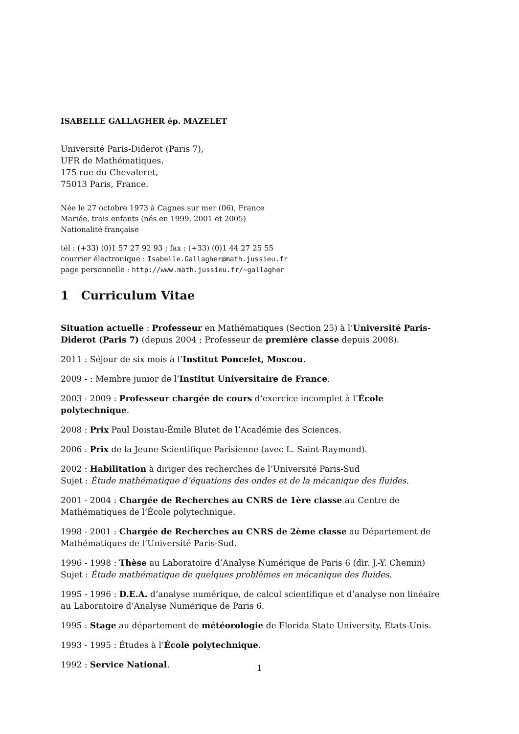ISABELLE GALLAGHER ép. MAZELET
Université Paris-Diderot (Paris 7),
UFR de Mathématiques,
175 rue du Chevaleret,
75013 Paris, France.
Née le 27 octobre 1973 à Cagnes sur mer (06), France
Mariée, trois enfants (nés en 1999, 2001 et 2005)
Nationalité française
tél : (+33) (0)1 57 27 92 93 ; fax : (+33) (0)1 44 27 25 55
courrier électronique : Isabelle.Gallagher@math.jussieu.fr
page personnelle : http://www.math.jussieu.fr/~gallagher
1 Curriculum Vitae
Situation actuelle : Professeur en Mathématiques (Section 25) à l’Université Paris-Diderot (Paris 7) (depuis 2004 ; Professeur de première classe depuis 2008).
2011 : Séjour de six mois à l’Institut Poncelet, Moscou.
2009 - : Membre junior de l’Institut Universitaire de France.
2003 - 2009 : Professeur chargée de cours d’exercice incomplet à l’École polytechnique.
2008 : Prix Paul Doistau-Émile Blutet de l’Académie des Sciences.
2006 : Prix de la Jeune Scientifique Parisienne (avec L. Saint-Raymond).
2002 : Habilitation à diriger des recherches de l’Université Paris-Sud
Sujet : Étude mathématique d’équations des ondes et de la mécanique des fluides.
2001 - 2004 : Chargée de Recherches au CNRS de 1ère classe au Centre de Mathématiques de l’École polytechnique.
1998 - 2001 : Chargée de Recherches au CNRS de 2ème classe au Département de Mathématiques de l’Université Paris-Sud.
1996 - 1998 : Thèse au Laboratoire d’Analyse Numérique de Paris 6 (dir. J.-Y. Chemin)
Sujet : Étude mathématique de quelques problèmes en mécanique des fluides.
1995 - 1996 : D.E.A. d’analyse numérique, de calcul scientifique et d’analyse non linéaire au Laboratoire d’Analyse Numérique de Paris 6.
1995 : Stage au département de météorologie de Florida State University, Etats-Unis.
1993 - 1995 : Études à l’École polytechnique.
1992 : Service National.
1